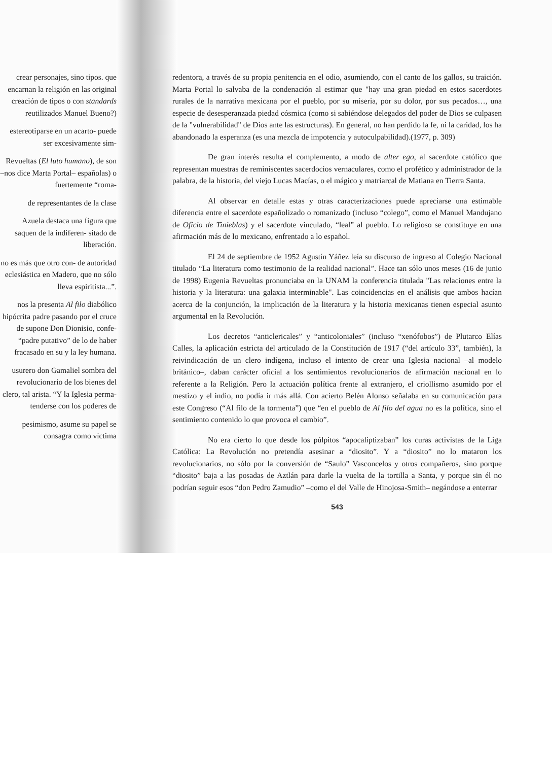crear personajes, sino tipos. que encarnan la religión en las original creación de tipos o con standards reutilizados Manuel Bueno?)
estereotiparse en un acarto- puede ser excesivamente sim-
Revueltas (El luto humano), de son –nos dice Marta Portal– españolas) o fuertemente “roma-
de representantes de la clase
Azuela destaca una figura que saquen de la indiferen- sitado de liberación.
no es más que otro con- de autoridad eclesiástica en Madero, que no sólo lleva espiritista...”.
nos la presenta Al filo diabólico hipócrita padre pasando por el cruce de supone Don Dionisio, confe- “padre putativo” de lo de haber fracasado en su y la ley humana.
usurero don Gamaliel sombra del revolucionario de los bienes del clero, tal arista. “Y la Iglesia perma- tenderse con los poderes de
pesimismo, asume su papel se consagra como víctima
redentora, a través de su propia penitencia en el odio, asumiendo, con el canto de los gallos, su traición. Marta Portal lo salvaba de la condenación al estimar que "hay una gran piedad en estos sacerdotes rurales de la narrativa mexicana por el pueblo, por su miseria, por su dolor, por sus pecados…, una especie de desesperanzada piedad cósmica (como si sabiéndose delegados del poder de Dios se culpasen de la "vulnerabilidad" de Dios ante las estructuras). En general, no han perdido la fe, ni la caridad, los ha abandonado la esperanza (es una mezcla de impotencia y autoculpabilidad).(1977, p. 309)
De gran interés resulta el complemento, a modo de alter ego, al sacerdote católico que representan muestras de reminiscentes sacerdocios vernaculares, como el profético y administrador de la palabra, de la historia, del viejo Lucas Macías, o el mágico y matriarcal de Matiana en Tierra Santa.
Al observar en detalle estas y otras caracterizaciones puede apreciarse una estimable diferencia entre el sacerdote españolizado o romanizado (incluso “colego”, como el Manuel Mandujano de Oficio de Tinieblas) y el sacerdote vinculado, “leal” al pueblo. Lo religioso se constituye en una afirmación más de lo mexicano, enfrentado a lo español.
El 24 de septiembre de 1952 Agustín Yáñez leía su discurso de ingreso al Colegio Nacional titulado “La literatura como testimonio de la realidad nacional”. Hace tan sólo unos meses (16 de junio de 1998) Eugenia Revueltas pronunciaba en la UNAM la conferencia titulada "Las relaciones entre la historia y la literatura: una galaxia interminable". Las coincidencias en el análisis que ambos hacían acerca de la conjunción, la implicación de la literatura y la historia mexicanas tienen especial asunto argumental en la Revolución.
Los decretos “anticlericales” y “anticoloniales” (incluso “xenófobos”) de Plutarco Elías Calles, la aplicación estricta del articulado de la Constitución de 1917 (“del artículo 33”, también), la reivindicación de un clero indígena, incluso el intento de crear una Iglesia nacional –al modelo británico–, daban carácter oficial a los sentimientos revolucionarios de afirmación nacional en lo referente a la Religión. Pero la actuación política frente al extranjero, el criollismo asumido por el mestizo y el indio, no podía ir más allá. Con acierto Belén Alonso señalaba en su comunicación para este Congreso (“Al filo de la tormenta”) que “en el pueblo de Al filo del agua no es la política, sino el sentimiento contenido lo que provoca el cambio”.
No era cierto lo que desde los púlpitos “apocaliptizaban” los curas activistas de la Liga Católica: La Revolución no pretendía asesinar a “diosito”. Y a “diosito” no lo mataron los revolucionarios, no sólo por la conversión de “Saulo” Vasconcelos y otros compañeros, sino porque “diosito” baja a las posadas de Aztlán para darle la vuelta de la tortilla a Santa, y porque sin él no podrían seguir esos “don Pedro Zamudio” –como el del Valle de Hinojosa-Smith– negándose a enterrar
543